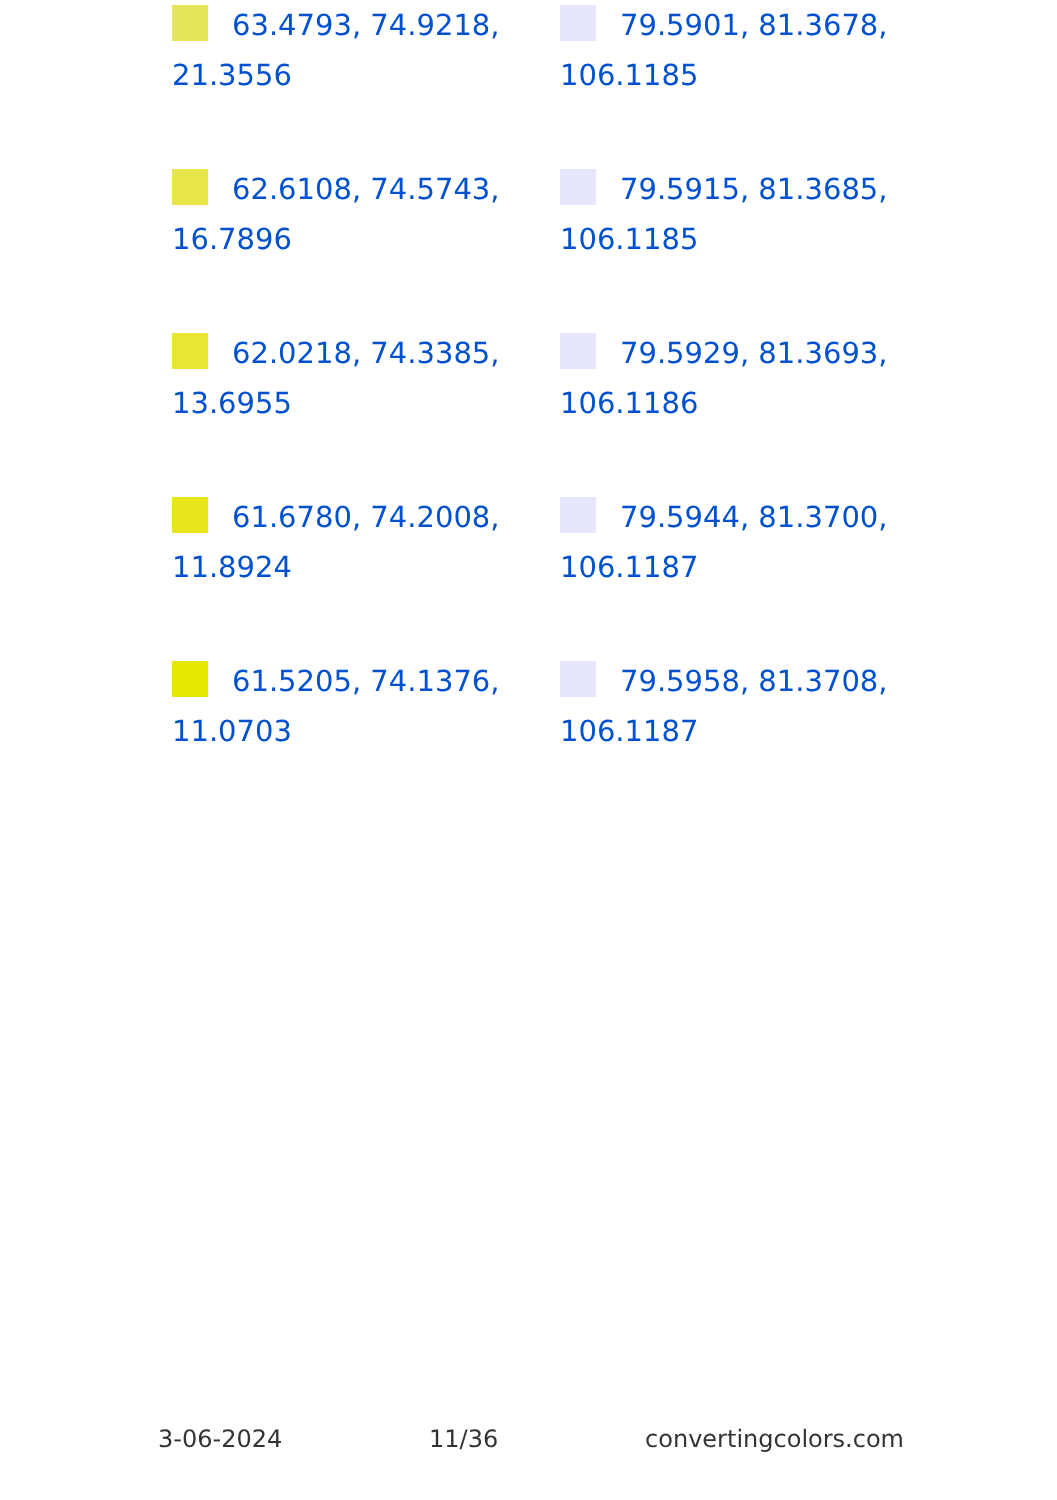63.4793, 74.9218, 21.3556
79.5901, 81.3678, 106.1185
62.6108, 74.5743, 16.7896
79.5915, 81.3685, 106.1185
62.0218, 74.3385, 13.6955
79.5929, 81.3693, 106.1186
61.6780, 74.2008, 11.8924
79.5944, 81.3700, 106.1187
61.5205, 74.1376, 11.0703
79.5958, 81.3708, 106.1187
3-06-2024 11/36 convertingcolors.com